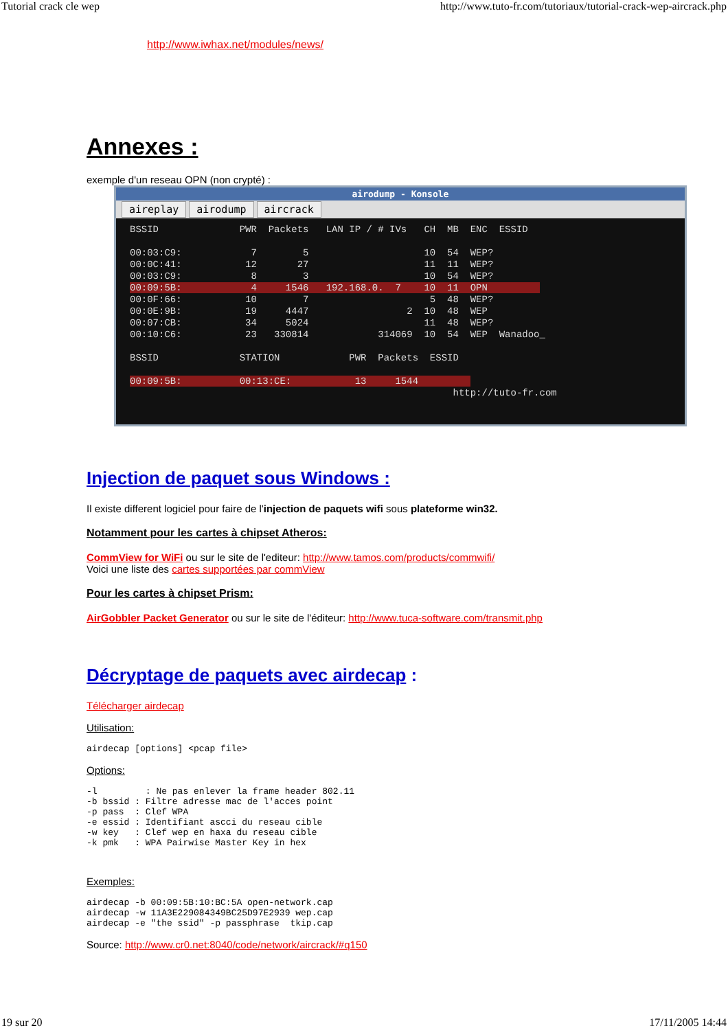Tutorial crack cle wep http://www.tuto-fr.com/tutoriaux/tutorial-crack-wep-aircrack.php
http://www.iwhax.net/modules/news/
Annexes :
exemple d'un reseau OPN (non crypté) :
airodump - Konsole
aireplay airodump aircrack
BSSID              PWR  Packets   LAN IP / # IVs   CH  MB  ENC  ESSID

00:03:C9:            7        5                    10  54  WEP?
00:0C:41:           12       27                    11  11  WEP?
00:03:C9:            8        3                    10  54  WEP?
00:09:5B:            4     1546   192.168.0.  7    10  11  OPN         
00:0F:66:           10        7                     5  48  WEP?
00:0E:9B:           19     4447                 2  10  48  WEP
00:07:CB:           34     5024                    11  48  WEP?
00:10:C6:           23   330814            314069  10  54  WEP  Wanadoo_

BSSID              STATION            PWR  Packets  ESSID

00:09:5B:          00:13:CE:           13     1544         
                                                        http://tuto-fr.com
Injection de paquet sous Windows :
Il existe different logiciel pour faire de l'injection de paquets wifi sous plateforme win32.
Notamment pour les cartes à chipset Atheros:
CommView for WiFi ou sur le site de l'editeur: http://www.tamos.com/products/commwifi/
Voici une liste des cartes supportées par commView
Pour les cartes à chipset Prism:
AirGobbler Packet Generator ou sur le site de l'éditeur: http://www.tuca-software.com/transmit.php
Décryptage de paquets avec airdecap :
Télécharger airdecap
Utilisation:
airdecap [options] <pcap file>
Options:
-l         : Ne pas enlever la frame header 802.11
-b bssid : Filtre adresse mac de l'acces point
-p pass  : Clef WPA
-e essid : Identifiant ascci du reseau cible
-w key   : Clef wep en haxa du reseau cible
-k pmk   : WPA Pairwise Master Key in hex
Exemples:
airdecap -b 00:09:5B:10:BC:5A open-network.cap
airdecap -w 11A3E229084349BC25D97E2939 wep.cap
airdecap -e "the ssid" -p passphrase  tkip.cap
Source: http://www.cr0.net:8040/code/network/aircrack/#q150
19 sur 20 17/11/2005 14:44